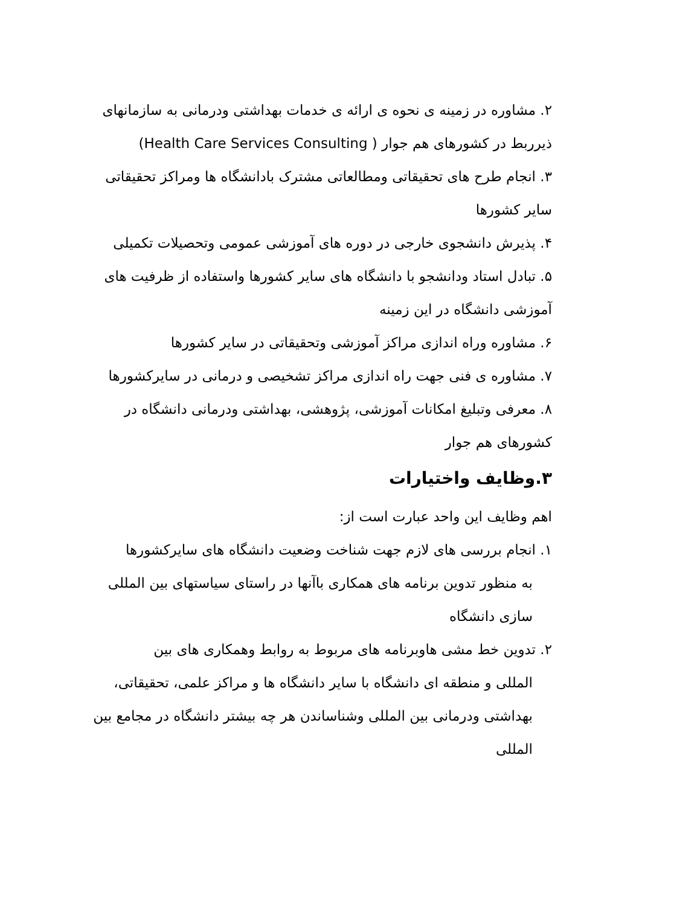۲. مشاوره در زمینه ی نحوه ی ارائه ی خدمات بهداشتی ودرمانی به سازمانهای ذیرربط در کشورهای هم جوار ( Health Care Services Consulting)
۳. انجام طرح های تحقیقاتی ومطالعاتی مشترک بادانشگاه ها ومراکز تحقیقاتی سایر کشورها
۴. پذیرش دانشجوی خارجی در دوره های آموزشی عمومی وتحصیلات تکمیلی
۵. تبادل استاد ودانشجو با دانشگاه های سایر کشورها واستفاده از ظرفیت های آموزشی دانشگاه در این زمینه
۶. مشاوره وراه اندازی مراکز آموزشی وتحقیقاتی در سایر کشورها
۷. مشاوره ی فنی جهت راه اندازی مراکز تشخیصی و درمانی در سایرکشورها
۸. معرفی وتبلیغ امکانات آموزشی، پژوهشی، بهداشتی ودرمانی دانشگاه در کشورهای هم جوار
۳.وظایف واختیارات
اهم وظایف این واحد عبارت است از:
۱. انجام بررسی های لازم جهت شناخت وضعیت دانشگاه های سایرکشورها
به منظور تدوین برنامه های همکاری باآنها در راستای سیاستهای بین المللی سازی دانشگاه
۲. تدوین خط مشی هاوبرنامه های مربوط به روابط وهمکاری های بین
المللی و منطقه ای دانشگاه با سایر دانشگاه ها و مراکز علمی، تحقیقاتی، بهداشتی ودرمانی بین المللی وشناساندن هر چه بیشتر دانشگاه در مجامع بین المللی